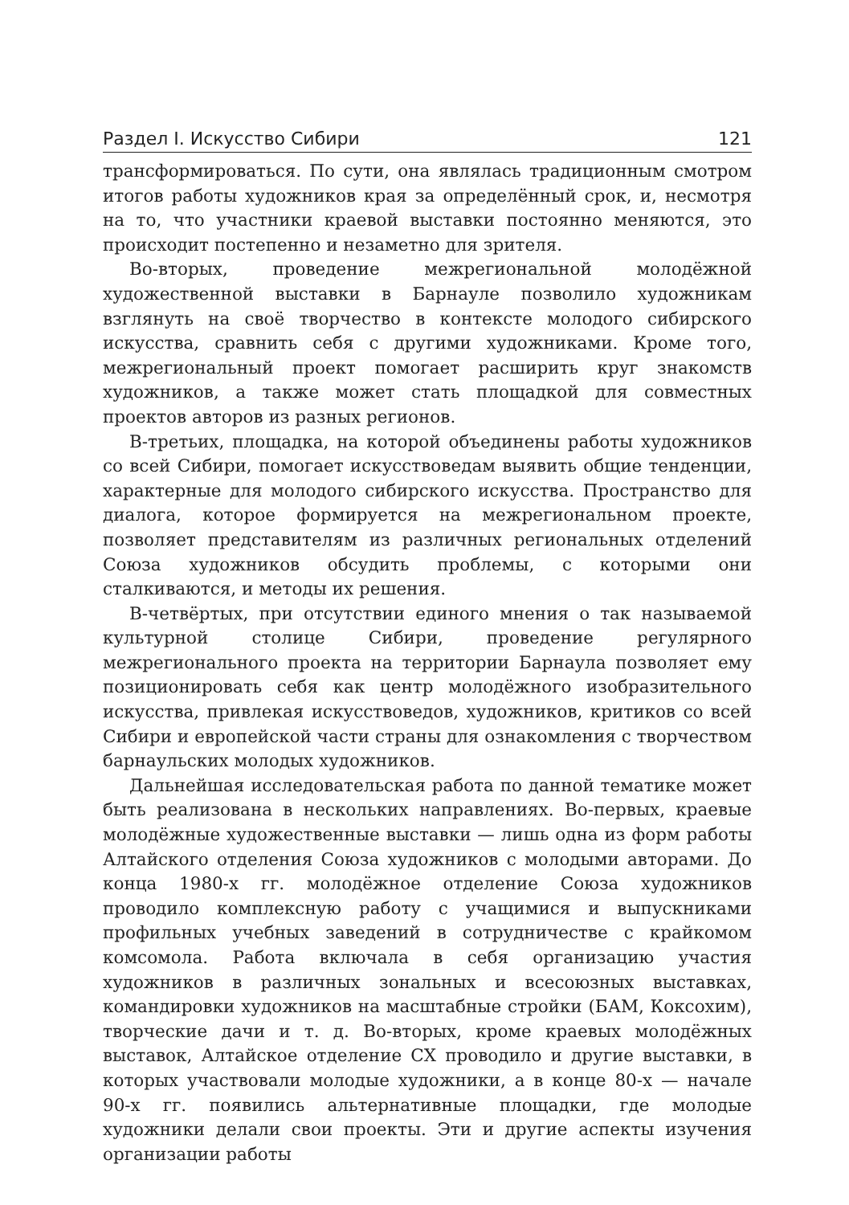Раздел I. Искусство Сибири 121
трансформироваться. По сути, она являлась традиционным смотром итогов работы художников края за определённый срок, и, несмотря на то, что участники краевой выставки постоянно меняются, это происходит постепенно и незаметно для зрителя.
Во-вторых, проведение межрегиональной молодёжной художественной выставки в Барнауле позволило художникам взглянуть на своё творчество в контексте молодого сибирского искусства, сравнить себя с другими художниками. Кроме того, межрегиональный проект помогает расширить круг знакомств художников, а также может стать площадкой для совместных проектов авторов из разных регионов.
В-третьих, площадка, на которой объединены работы художников со всей Сибири, помогает искусствоведам выявить общие тенденции, характерные для молодого сибирского искусства. Пространство для диалога, которое формируется на межрегиональном проекте, позволяет представителям из различных региональных отделений Союза художников обсудить проблемы, с которыми они сталкиваются, и методы их решения.
В-четвёртых, при отсутствии единого мнения о так называемой культурной столице Сибири, проведение регулярного межрегионального проекта на территории Барнаула позволяет ему позиционировать себя как центр молодёжного изобразительного искусства, привлекая искусствоведов, художников, критиков со всей Сибири и европейской части страны для ознакомления с творчеством барнаульских молодых художников.
Дальнейшая исследовательская работа по данной тематике может быть реализована в нескольких направлениях. Во-первых, краевые молодёжные художественные выставки — лишь одна из форм работы Алтайского отделения Союза художников с молодыми авторами. До конца 1980-х гг. молодёжное отделение Союза художников проводило комплексную работу с учащимися и выпускниками профильных учебных заведений в сотрудничестве с крайкомом комсомола. Работа включала в себя организацию участия художников в различных зональных и всесоюзных выставках, командировки художников на масштабные стройки (БАМ, Коксохим), творческие дачи и т. д. Во-вторых, кроме краевых молодёжных выставок, Алтайское отделение СХ проводило и другие выставки, в которых участвовали молодые художники, а в конце 80-х — начале 90-х гг. появились альтернативные площадки, где молодые художники делали свои проекты. Эти и другие аспекты изучения организации работы